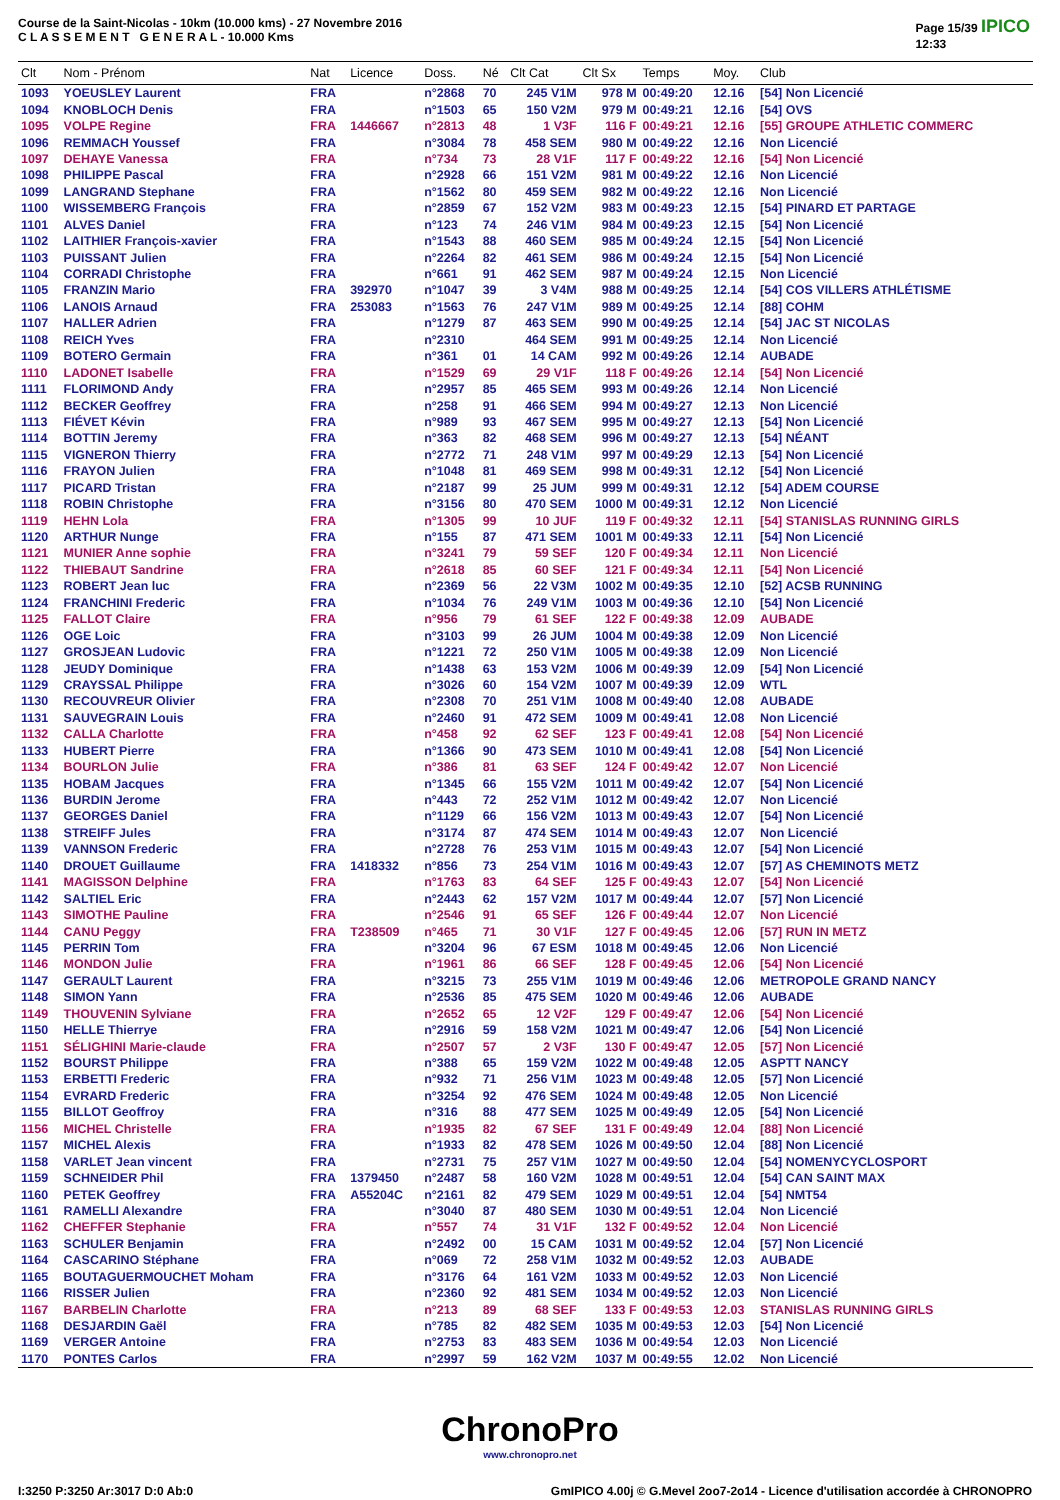Course de la Saint-Nicolas - 10km (10.000 kms) - 27 Novembre 2016
C L A S S E M E N T G E N E R A L - 10.000 Kms
Page 15/39 IPICO
12:33
| Clt | Nom - Prénom | Nat | Licence | Doss. | Né | Clt Cat | Clt Sx | Temps | Moy. | Club |
| --- | --- | --- | --- | --- | --- | --- | --- | --- | --- | --- |
| 1093 | YOEUSLEY Laurent | FRA | | n°2868 | 70 | 245 V1M | 978 M | 00:49:20 | 12.16 | [54] Non Licencié |
| 1094 | KNOBLOCH Denis | FRA | | n°1503 | 65 | 150 V2M | 979 M | 00:49:21 | 12.16 | [54] OVS |
| 1095 | VOLPE Regine | FRA | 1446667 | n°2813 | 48 | 1 V3F | 116 F | 00:49:21 | 12.16 | [55] GROUPE ATHLETIC COMMERC |
| 1096 | REMMACH Youssef | FRA | | n°3084 | 78 | 458 SEM | 980 M | 00:49:22 | 12.16 | Non Licencié |
| 1097 | DEHAYE Vanessa | FRA | | n°734 | 73 | 28 V1F | 117 F | 00:49:22 | 12.16 | [54] Non Licencié |
| 1098 | PHILIPPE Pascal | FRA | | n°2928 | 66 | 151 V2M | 981 M | 00:49:22 | 12.16 | Non Licencié |
| 1099 | LANGRAND Stephane | FRA | | n°1562 | 80 | 459 SEM | 982 M | 00:49:22 | 12.16 | Non Licencié |
| 1100 | WISSEMBERG François | FRA | | n°2859 | 67 | 152 V2M | 983 M | 00:49:23 | 12.15 | [54] PINARD ET PARTAGE |
| 1101 | ALVES Daniel | FRA | | n°123 | 74 | 246 V1M | 984 M | 00:49:23 | 12.15 | [54] Non Licencié |
| 1102 | LAITHIER François-xavier | FRA | | n°1543 | 88 | 460 SEM | 985 M | 00:49:24 | 12.15 | [54] Non Licencié |
| 1103 | PUISSANT Julien | FRA | | n°2264 | 82 | 461 SEM | 986 M | 00:49:24 | 12.15 | [54] Non Licencié |
| 1104 | CORRADI Christophe | FRA | | n°661 | 91 | 462 SEM | 987 M | 00:49:24 | 12.15 | Non Licencié |
| 1105 | FRANZIN Mario | FRA | 392970 | n°1047 | 39 | 3 V4M | 988 M | 00:49:25 | 12.14 | [54] COS VILLERS ATHLÉTISME |
| 1106 | LANOIS Arnaud | FRA | 253083 | n°1563 | 76 | 247 V1M | 989 M | 00:49:25 | 12.14 | [88] COHM |
| 1107 | HALLER Adrien | FRA | | n°1279 | 87 | 463 SEM | 990 M | 00:49:25 | 12.14 | [54] JAC ST NICOLAS |
| 1108 | REICH Yves | FRA | | n°2310 | | 464 SEM | 991 M | 00:49:25 | 12.14 | Non Licencié |
| 1109 | BOTERO Germain | FRA | | n°361 | 01 | 14 CAM | 992 M | 00:49:26 | 12.14 | AUBADE |
| 1110 | LADONET Isabelle | FRA | | n°1529 | 69 | 29 V1F | 118 F | 00:49:26 | 12.14 | [54] Non Licencié |
| 1111 | FLORIMOND Andy | FRA | | n°2957 | 85 | 465 SEM | 993 M | 00:49:26 | 12.14 | Non Licencié |
| 1112 | BECKER Geoffrey | FRA | | n°258 | 91 | 466 SEM | 994 M | 00:49:27 | 12.13 | Non Licencié |
| 1113 | FIÉVET Kévin | FRA | | n°989 | 93 | 467 SEM | 995 M | 00:49:27 | 12.13 | [54] Non Licencié |
| 1114 | BOTTIN Jeremy | FRA | | n°363 | 82 | 468 SEM | 996 M | 00:49:27 | 12.13 | [54] NÉANT |
| 1115 | VIGNERON Thierry | FRA | | n°2772 | 71 | 248 V1M | 997 M | 00:49:29 | 12.13 | [54] Non Licencié |
| 1116 | FRAYON Julien | FRA | | n°1048 | 81 | 469 SEM | 998 M | 00:49:31 | 12.12 | [54] Non Licencié |
| 1117 | PICARD Tristan | FRA | | n°2187 | 99 | 25 JUM | 999 M | 00:49:31 | 12.12 | [54] ADEM COURSE |
| 1118 | ROBIN Christophe | FRA | | n°3156 | 80 | 470 SEM | 1000 M | 00:49:31 | 12.12 | Non Licencié |
| 1119 | HEHN Lola | FRA | | n°1305 | 99 | 10 JUF | 119 F | 00:49:32 | 12.11 | [54] STANISLAS RUNNING GIRLS |
| 1120 | ARTHUR Nunge | FRA | | n°155 | 87 | 471 SEM | 1001 M | 00:49:33 | 12.11 | [54] Non Licencié |
| 1121 | MUNIER Anne sophie | FRA | | n°3241 | 79 | 59 SEF | 120 F | 00:49:34 | 12.11 | Non Licencié |
| 1122 | THIEBAUT Sandrine | FRA | | n°2618 | 85 | 60 SEF | 121 F | 00:49:34 | 12.11 | [54] Non Licencié |
| 1123 | ROBERT Jean luc | FRA | | n°2369 | 56 | 22 V3M | 1002 M | 00:49:35 | 12.10 | [52] ACSB RUNNING |
| 1124 | FRANCHINI Frederic | FRA | | n°1034 | 76 | 249 V1M | 1003 M | 00:49:36 | 12.10 | [54] Non Licencié |
| 1125 | FALLOT Claire | FRA | | n°956 | 79 | 61 SEF | 122 F | 00:49:38 | 12.09 | AUBADE |
| 1126 | OGE Loic | FRA | | n°3103 | 99 | 26 JUM | 1004 M | 00:49:38 | 12.09 | Non Licencié |
| 1127 | GROSJEAN Ludovic | FRA | | n°1221 | 72 | 250 V1M | 1005 M | 00:49:38 | 12.09 | Non Licencié |
| 1128 | JEUDY Dominique | FRA | | n°1438 | 63 | 153 V2M | 1006 M | 00:49:39 | 12.09 | [54] Non Licencié |
| 1129 | CRAYSSAL Philippe | FRA | | n°3026 | 60 | 154 V2M | 1007 M | 00:49:39 | 12.09 | WTL |
| 1130 | RECOUVREUR Olivier | FRA | | n°2308 | 70 | 251 V1M | 1008 M | 00:49:40 | 12.08 | AUBADE |
| 1131 | SAUVEGRAIN Louis | FRA | | n°2460 | 91 | 472 SEM | 1009 M | 00:49:41 | 12.08 | Non Licencié |
| 1132 | CALLA Charlotte | FRA | | n°458 | 92 | 62 SEF | 123 F | 00:49:41 | 12.08 | [54] Non Licencié |
| 1133 | HUBERT Pierre | FRA | | n°1366 | 90 | 473 SEM | 1010 M | 00:49:41 | 12.08 | [54] Non Licencié |
| 1134 | BOURLON Julie | FRA | | n°386 | 81 | 63 SEF | 124 F | 00:49:42 | 12.07 | Non Licencié |
| 1135 | HOBAM Jacques | FRA | | n°1345 | 66 | 155 V2M | 1011 M | 00:49:42 | 12.07 | [54] Non Licencié |
| 1136 | BURDIN Jerome | FRA | | n°443 | 72 | 252 V1M | 1012 M | 00:49:42 | 12.07 | Non Licencié |
| 1137 | GEORGES Daniel | FRA | | n°1129 | 66 | 156 V2M | 1013 M | 00:49:43 | 12.07 | [54] Non Licencié |
| 1138 | STREIFF Jules | FRA | | n°3174 | 87 | 474 SEM | 1014 M | 00:49:43 | 12.07 | Non Licencié |
| 1139 | VANNSON Frederic | FRA | | n°2728 | 76 | 253 V1M | 1015 M | 00:49:43 | 12.07 | [54] Non Licencié |
| 1140 | DROUET Guillaume | FRA | 1418332 | n°856 | 73 | 254 V1M | 1016 M | 00:49:43 | 12.07 | [57] AS CHEMINOTS METZ |
| 1141 | MAGISSON Delphine | FRA | | n°1763 | 83 | 64 SEF | 125 F | 00:49:43 | 12.07 | [54] Non Licencié |
| 1142 | SALTIEL Eric | FRA | | n°2443 | 62 | 157 V2M | 1017 M | 00:49:44 | 12.07 | [57] Non Licencié |
| 1143 | SIMOTHE Pauline | FRA | | n°2546 | 91 | 65 SEF | 126 F | 00:49:44 | 12.07 | Non Licencié |
| 1144 | CANU Peggy | FRA | T238509 | n°465 | 71 | 30 V1F | 127 F | 00:49:45 | 12.06 | [57] RUN IN METZ |
| 1145 | PERRIN Tom | FRA | | n°3204 | 96 | 67 ESM | 1018 M | 00:49:45 | 12.06 | Non Licencié |
| 1146 | MONDON Julie | FRA | | n°1961 | 86 | 66 SEF | 128 F | 00:49:45 | 12.06 | [54] Non Licencié |
| 1147 | GERAULT Laurent | FRA | | n°3215 | 73 | 255 V1M | 1019 M | 00:49:46 | 12.06 | METROPOLE GRAND NANCY |
| 1148 | SIMON Yann | FRA | | n°2536 | 85 | 475 SEM | 1020 M | 00:49:46 | 12.06 | AUBADE |
| 1149 | THOUVENIN Sylviane | FRA | | n°2652 | 65 | 12 V2F | 129 F | 00:49:47 | 12.06 | [54] Non Licencié |
| 1150 | HELLE Thierrye | FRA | | n°2916 | 59 | 158 V2M | 1021 M | 00:49:47 | 12.06 | [54] Non Licencié |
| 1151 | SÉLIGHINI Marie-claude | FRA | | n°2507 | 57 | 2 V3F | 130 F | 00:49:47 | 12.05 | [57] Non Licencié |
| 1152 | BOURST Philippe | FRA | | n°388 | 65 | 159 V2M | 1022 M | 00:49:48 | 12.05 | ASPTT NANCY |
| 1153 | ERBETTI Frederic | FRA | | n°932 | 71 | 256 V1M | 1023 M | 00:49:48 | 12.05 | [57] Non Licencié |
| 1154 | EVRARD Frederic | FRA | | n°3254 | 92 | 476 SEM | 1024 M | 00:49:48 | 12.05 | Non Licencié |
| 1155 | BILLOT Geoffroy | FRA | | n°316 | 88 | 477 SEM | 1025 M | 00:49:49 | 12.05 | [54] Non Licencié |
| 1156 | MICHEL Christelle | FRA | | n°1935 | 82 | 67 SEF | 131 F | 00:49:49 | 12.04 | [88] Non Licencié |
| 1157 | MICHEL Alexis | FRA | | n°1933 | 82 | 478 SEM | 1026 M | 00:49:50 | 12.04 | [88] Non Licencié |
| 1158 | VARLET Jean vincent | FRA | | n°2731 | 75 | 257 V1M | 1027 M | 00:49:50 | 12.04 | [54] NOMENYCYCLOSPORT |
| 1159 | SCHNEIDER Phil | FRA | 1379450 | n°2487 | 58 | 160 V2M | 1028 M | 00:49:51 | 12.04 | [54] CAN SAINT MAX |
| 1160 | PETEK Geoffrey | FRA | A55204C | n°2161 | 82 | 479 SEM | 1029 M | 00:49:51 | 12.04 | [54] NMT54 |
| 1161 | RAMELLI Alexandre | FRA | | n°3040 | 87 | 480 SEM | 1030 M | 00:49:51 | 12.04 | Non Licencié |
| 1162 | CHEFFER Stephanie | FRA | | n°557 | 74 | 31 V1F | 132 F | 00:49:52 | 12.04 | Non Licencié |
| 1163 | SCHULER Benjamin | FRA | | n°2492 | 00 | 15 CAM | 1031 M | 00:49:52 | 12.04 | [57] Non Licencié |
| 1164 | CASCARINO Stéphane | FRA | | n°069 | 72 | 258 V1M | 1032 M | 00:49:52 | 12.03 | AUBADE |
| 1165 | BOUTAGUERMOUCHET Moham | FRA | | n°3176 | 64 | 161 V2M | 1033 M | 00:49:52 | 12.03 | Non Licencié |
| 1166 | RISSER Julien | FRA | | n°2360 | 92 | 481 SEM | 1034 M | 00:49:52 | 12.03 | Non Licencié |
| 1167 | BARBELIN Charlotte | FRA | | n°213 | 89 | 68 SEF | 133 F | 00:49:53 | 12.03 | STANISLAS RUNNING GIRLS |
| 1168 | DESJARDIN Gaël | FRA | | n°785 | 82 | 482 SEM | 1035 M | 00:49:53 | 12.03 | [54] Non Licencié |
| 1169 | VERGER Antoine | FRA | | n°2753 | 83 | 483 SEM | 1036 M | 00:49:54 | 12.03 | Non Licencié |
| 1170 | PONTES Carlos | FRA | | n°2997 | 59 | 162 V2M | 1037 M | 00:49:55 | 12.02 | Non Licencié |
ChronoPro
www.chronopro.net
I:3250 P:3250 Ar:3017 D:0 Ab:0 GmIPICO 4.00j © G.Mevel 2oo7-2o14 - Licence d'utilisation accordée à CHRONOPRO